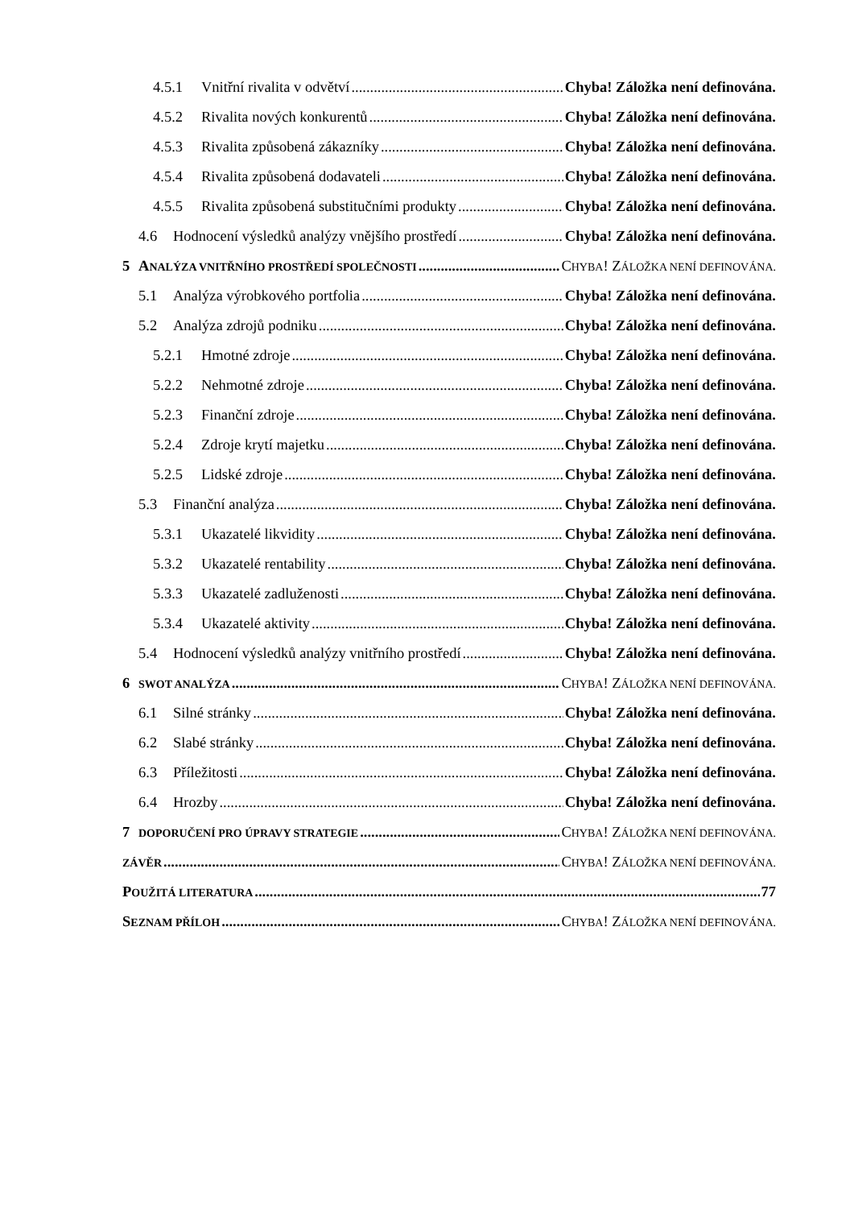4.5.1 Vnitřní rivalita v odvětví Chyba! Záložka není definována.
4.5.2 Rivalita nových konkurentů Chyba! Záložka není definována.
4.5.3 Rivalita způsobená zákazníky Chyba! Záložka není definována.
4.5.4 Rivalita způsobená dodavateli Chyba! Záložka není definována.
4.5.5 Rivalita způsobená substitučními produkty Chyba! Záložka není definována.
4.6 Hodnocení výsledků analýzy vnějšího prostředí Chyba! Záložka není definována.
5 ANALÝZA VNITŘNÍHO PROSTŘEDÍ SPOLEČNOSTI CHYBA! ZÁLOŽKA NENÍ DEFINOVÁNA.
5.1 Analýza výrobkového portfolia Chyba! Záložka není definována.
5.2 Analýza zdrojů podniku Chyba! Záložka není definována.
5.2.1 Hmotné zdroje Chyba! Záložka není definována.
5.2.2 Nehmotné zdroje Chyba! Záložka není definována.
5.2.3 Finanční zdroje Chyba! Záložka není definována.
5.2.4 Zdroje krytí majetku Chyba! Záložka není definována.
5.2.5 Lidské zdroje Chyba! Záložka není definována.
5.3 Finanční analýza Chyba! Záložka není definována.
5.3.1 Ukazatelé likvidity Chyba! Záložka není definována.
5.3.2 Ukazatelé rentability Chyba! Záložka není definována.
5.3.3 Ukazatelé zadluženosti Chyba! Záložka není definována.
5.3.4 Ukazatelé aktivity Chyba! Záložka není definována.
5.4 Hodnocení výsledků analýzy vnitřního prostředí Chyba! Záložka není definována.
6 SWOT ANALÝZA CHYBA! ZÁLOŽKA NENÍ DEFINOVÁNA.
6.1 Silné stránky Chyba! Záložka není definována.
6.2 Slabé stránky Chyba! Záložka není definována.
6.3 Příležitosti Chyba! Záložka není definována.
6.4 Hrozby Chyba! Záložka není definována.
7 DOPORUČENÍ PRO ÚPRAVY STRATEGIE CHYBA! ZÁLOŽKA NENÍ DEFINOVÁNA.
ZÁVĚR CHYBA! ZÁLOŽKA NENÍ DEFINOVÁNA.
POUŽITÁ LITERATURA 77
SEZNAM PŘÍLOH CHYBA! ZÁLOŽKA NENÍ DEFINOVÁNA.